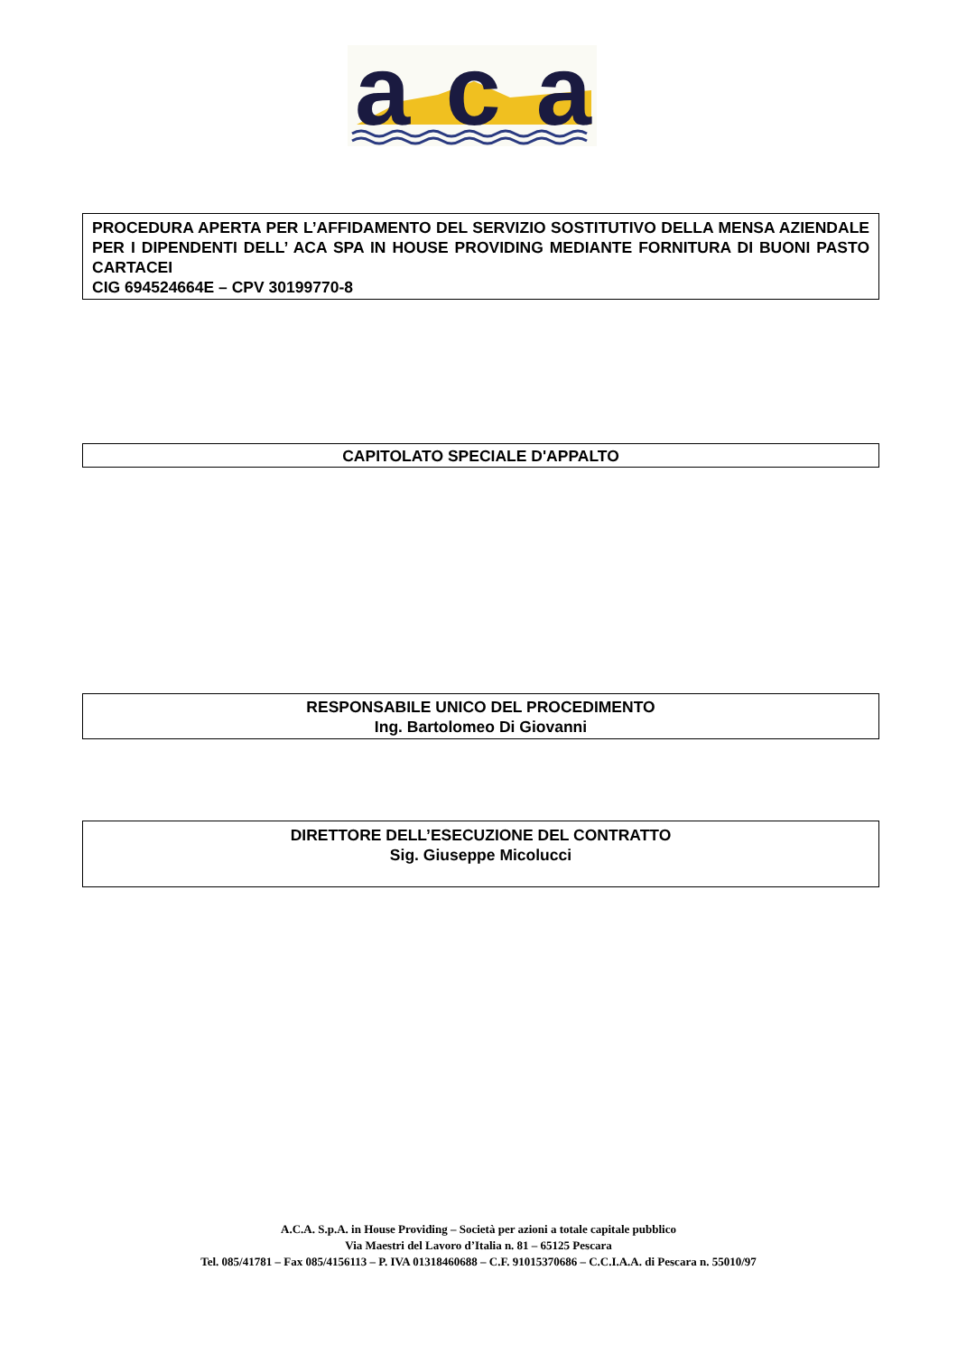aca
PROCEDURA APERTA PER L’AFFIDAMENTO DEL SERVIZIO SOSTITUTIVO DELLA MENSA AZIENDALE PER I DIPENDENTI DELL’ ACA SPA IN HOUSE PROVIDING MEDIANTE FORNITURA DI BUONI PASTO CARTACEI
CIG 694524664E – CPV 30199770-8
CAPITOLATO SPECIALE D'APPALTO
RESPONSABILE UNICO DEL PROCEDIMENTO
Ing. Bartolomeo Di Giovanni
DIRETTORE DELL’ESECUZIONE DEL CONTRATTO
Sig. Giuseppe Micolucci
A.C.A. S.p.A. in House Providing – Società per azioni a totale capitale pubblico
Via Maestri del Lavoro d’Italia n. 81 – 65125 Pescara
Tel. 085/41781 – Fax 085/4156113 – P. IVA 01318460688 – C.F. 91015370686 – C.C.I.A.A. di Pescara n. 55010/97